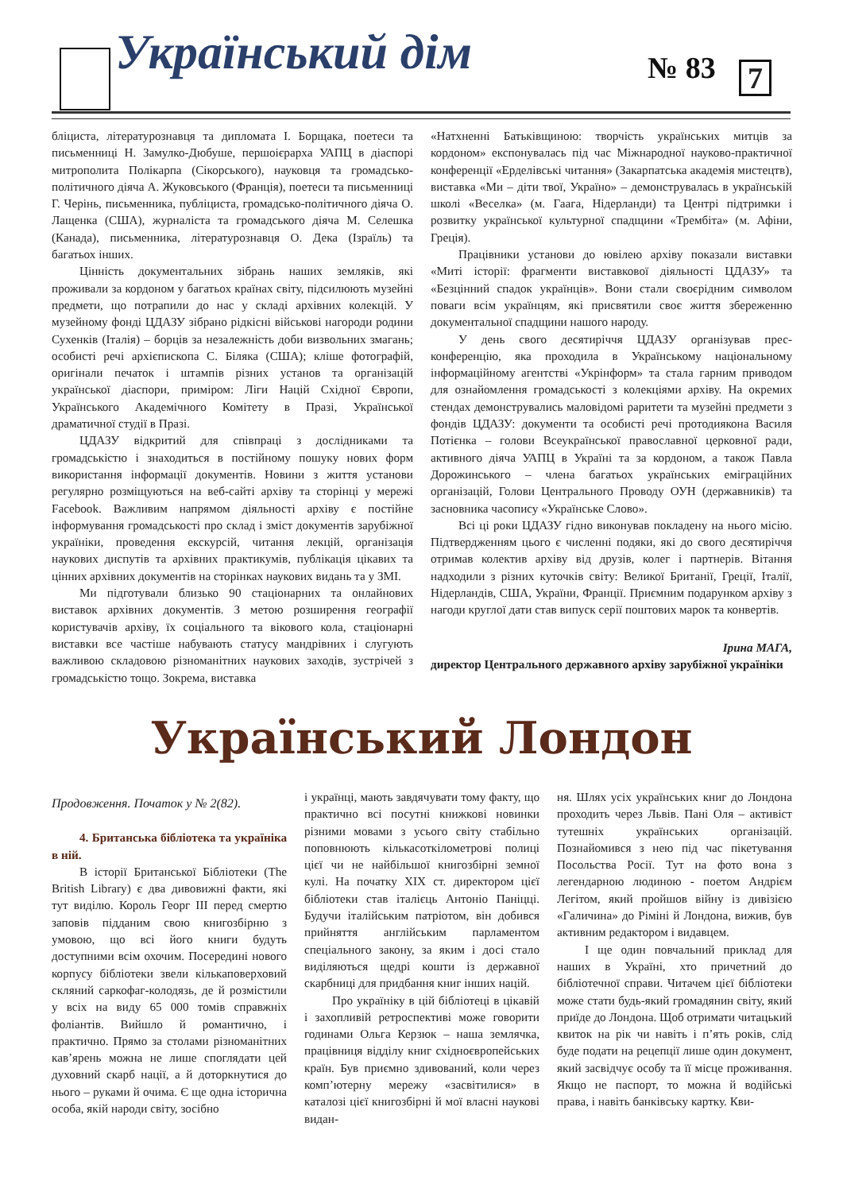Український дім № 83 7
бліциста, літературознавця та дипломата І. Борщака, поетеси та письменниці Н. Замулко-Дюбуше, першоієрарха УАПЦ в діаспорі митрополита Полікарпа (Сікорського), науковця та громадсько-політичного діяча А. Жуковського (Франція), поетеси та письменниці Г. Черінь, письменника, публіциста, громадсько-політичного діяча О. Лащенка (США), журналіста та громадського діяча М. Селешка (Канада), письменника, літературознавця О. Дека (Ізраїль) та багатьох інших.
Цінність документальних зібрань наших земляків, які проживали за кордоном у багатьох країнах світу, підсилюють музейні предмети, що потрапили до нас у складі архівних колекцій. У музейному фонді ЦДАЗУ зібрано рідкісні військові нагороди родини Сухенків (Італія) – борців за незалежність доби визвольних змагань; особисті речі архієпископа С. Біляка (США); кліше фотографій, оригінали печаток і штампів різних установ та організацій української діаспори, приміром: Ліги Націй Східної Європи, Українського Академічного Комітету в Празі, Української драматичної студії в Празі.
ЦДАЗУ відкритий для співпраці з дослідниками та громадськістю і знаходиться в постійному пошуку нових форм використання інформації документів. Новини з життя установи регулярно розміщуються на веб-сайті архіву та сторінці у мережі Facebook. Важливим напрямом діяльності архіву є постійне інформування громадськості про склад і зміст документів зарубіжної україніки, проведення екскурсій, читання лекцій, організація наукових диспутів та архівних практикумів, публікація цікавих та цінних архівних документів на сторінках наукових видань та у ЗМІ.
Ми підготували близько 90 стаціонарних та онлайнових виставок архівних документів. З метою розширення географії користувачів архіву, їх соціального та вікового кола, стаціонарні виставки все частіше набувають статусу мандрівних і слугують важливою складовою різноманітних наукових заходів, зустрічей з громадськістю тощо. Зокрема, виставка
«Натхненні Батьківщиною: творчість українських митців за кордоном» експонувалась під час Міжнародної науково-практичної конференції «Ерделівські читання» (Закарпатська академія мистецтв), виставка «Ми – діти твої, Україно» – демонструвалась в українській школі «Веселка» (м. Гаага, Нідерланди) та Центрі підтримки і розвитку української культурної спадщини «Трембіта» (м. Афіни, Греція).
Працівники установи до ювілею архіву показали виставки «Миті історії: фрагменти виставкової діяльності ЦДАЗУ» та «Безцінний спадок українців». Вони стали своєрідним символом поваги всім українцям, які присвятили своє життя збереженню документальної спадщини нашого народу.
У день свого десятиріччя ЦДАЗУ організував прес-конференцію, яка проходила в Українському національному інформаційному агентстві «Укрінформ» та стала гарним приводом для ознайомлення громадськості з колекціями архіву. На окремих стендах демонструвались маловідомі раритети та музейні предмети з фондів ЦДАЗУ: документи та особисті речі протодиякона Василя Потієнка – голови Всеукраїнської православної церковної ради, активного діяча УАПЦ в Україні та за кордоном, а також Павла Дорожинського – члена багатьох українських еміграційних організацій, Голови Центрального Проводу ОУН (державників) та засновника часопису «Українське Слово».
Всі ці роки ЦДАЗУ гідно виконував покладену на нього місію. Підтвердженням цього є численні подяки, які до свого десятиріччя отримав колектив архіву від друзів, колег і партнерів. Вітання надходили з різних куточків світу: Великої Британії, Греції, Італії, Нідерландів, США, України, Франції. Приємним подарунком архіву з нагоди круглої дати став випуск серії поштових марок та конвертів.
Ірина МАГА,
директор Центрального державного архіву зарубіжної україніки
Український Лондон
Продовження. Початок у № 2(82).
4. Британська бібліотека та україніка в ній.
В історії Британської Бібліотеки (The British Library) є два дивовижні факти, які тут виділю. Король Георг ІІІ перед смертю заповів підданим свою книгозбірню з умовою, що всі його книги будуть доступними всім охочим. Посередині нового корпусу бібліотеки звели кількаповерховий скляний саркофаг-колодязь, де й розмістили у всіх на виду 65 000 томів справжніх фоліантів. Вийшло й романтично, і практично. Прямо за столами різноманітних кав’ярень можна не лише споглядати цей духовний скарб нації, а й доторкнутися до нього – руками й очима. Є ще одна історична особа, якій народи світу, зосібно
і українці, мають завдячувати тому факту, що практично всі посутні книжкові новинки різними мовами з усього світу стабільно поповнюють кількасоткілометрові полиці цієї чи не найбільшої книгозбірні земної кулі. На початку XIX ст. директором цієї бібліотеки став італієць Антоніо Паніцці. Будучи італійським патріотом, він добився прийняття англійським парламентом спеціального закону, за яким і досі стало виділяються щедрі кошти із державної скарбниці для придбання книг інших націй.
Про україніку в цій бібліотеці в цікавій і захопливій ретроспективі може говорити годинами Ольга Керзюк – наша землячка, працівниця відділу книг східноєвропейських країн. Був приємно здивований, коли через комп’ютерну мережу «засвітилися» в каталозі цієї книгозбірні й мої власні наукові видан-
ня. Шлях усіх українських книг до Лондона проходить через Львів. Пані Оля – активіст тутешніх українських організацій. Познайомився з нею під час пікетування Посольства Росії. Тут на фото вона з легендарною людиною - поетом Андрієм Легітом, який пройшов війну із дивізією «Галичина» до Ріміні й Лондона, вижив, був активним редактором і видавцем.
І ще один повчальний приклад для наших в Україні, хто причетний до бібліотечної справи. Читачем цієї бібліотеки може стати будь-який громадянин світу, який приїде до Лондона. Щоб отримати читацький квиток на рік чи навіть і п’ять років, слід буде подати на рецепції лише один документ, який засвідчує особу та її місце проживання. Якщо не паспорт, то можна й водійські права, і навіть банківську картку. Кви-